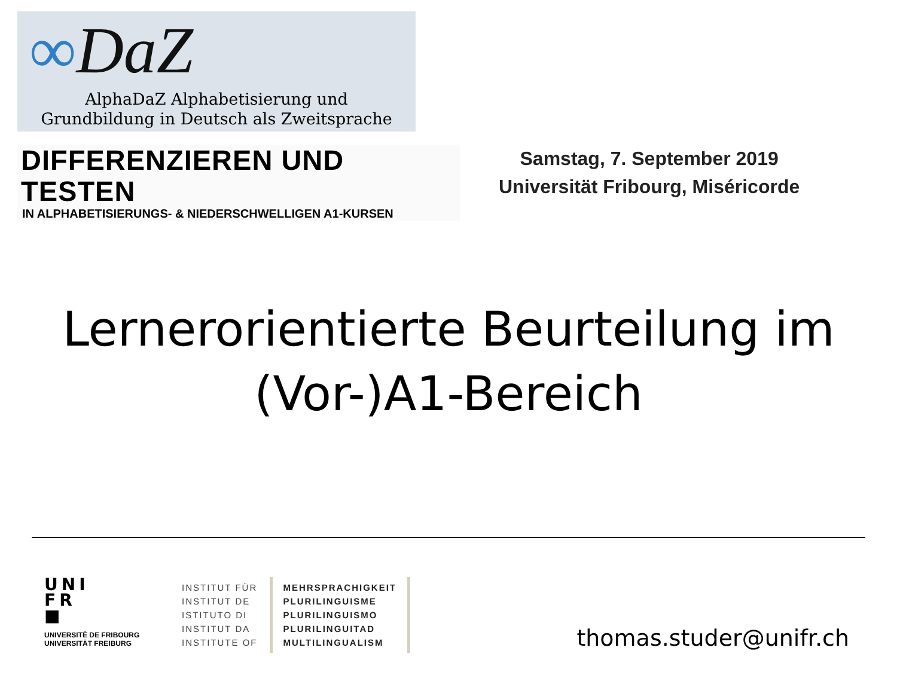∞DaZ
AlphaDaZ Alphabetisierung und
Grundbildung in Deutsch als Zweitsprache
DIFFERENZIEREN UND TESTEN
IN ALPHABETISIERUNGS- & NIEDERSCHWELLIGEN A1-KURSEN
Samstag, 7. September 2019
Universität Fribourg, Miséricorde
Lernerorientierte Beurteilung im
(Vor-)A1-Bereich
UNI
FR
■
UNIVERSITÉ DE FRIBOURG
UNIVERSITÄT FREIBURG
INSTITUT FÜR
INSTITUT DE
ISTITUTO DI
INSTITUT DA
INSTITUTE OF
MEHRSPRACHIGKEIT
PLURILINGUISME
PLURILINGUISMO
PLURILINGUITAD
MULTILINGUALISM
thomas.studer@unifr.ch